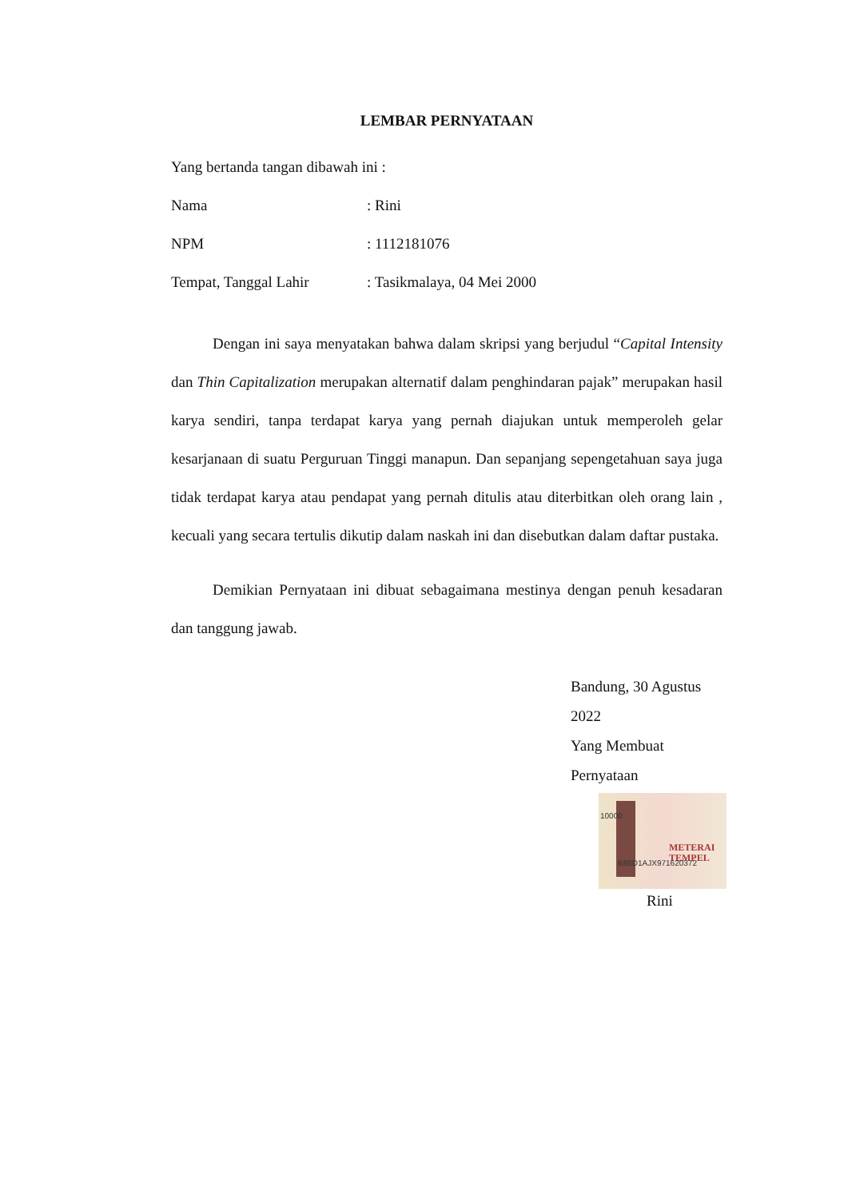LEMBAR PERNYATAAN
Yang bertanda tangan dibawah ini :
Nama: Rini
NPM: 1112181076
Tempat, Tanggal Lahir: Tasikmalaya, 04 Mei 2000
Dengan ini saya menyatakan bahwa dalam skripsi yang berjudul “Capital Intensity dan Thin Capitalization merupakan alternatif dalam penghindaran pajak” merupakan hasil karya sendiri, tanpa terdapat karya yang pernah diajukan untuk memperoleh gelar kesarjanaan di suatu Perguruan Tinggi manapun. Dan sepanjang sepengetahuan saya juga tidak terdapat karya atau pendapat yang pernah ditulis atau diterbitkan oleh orang lain , kecuali yang secara tertulis dikutip dalam naskah ini dan disebutkan dalam daftar pustaka.
Demikian Pernyataan ini dibuat sebagaimana mestinya dengan penuh kesadaran dan tanggung jawab.
Bandung, 30 Agustus 2022
Yang Membuat Pernyataan
10000
METERAI
TEMPEL
B86D1AJX971620372
Rini